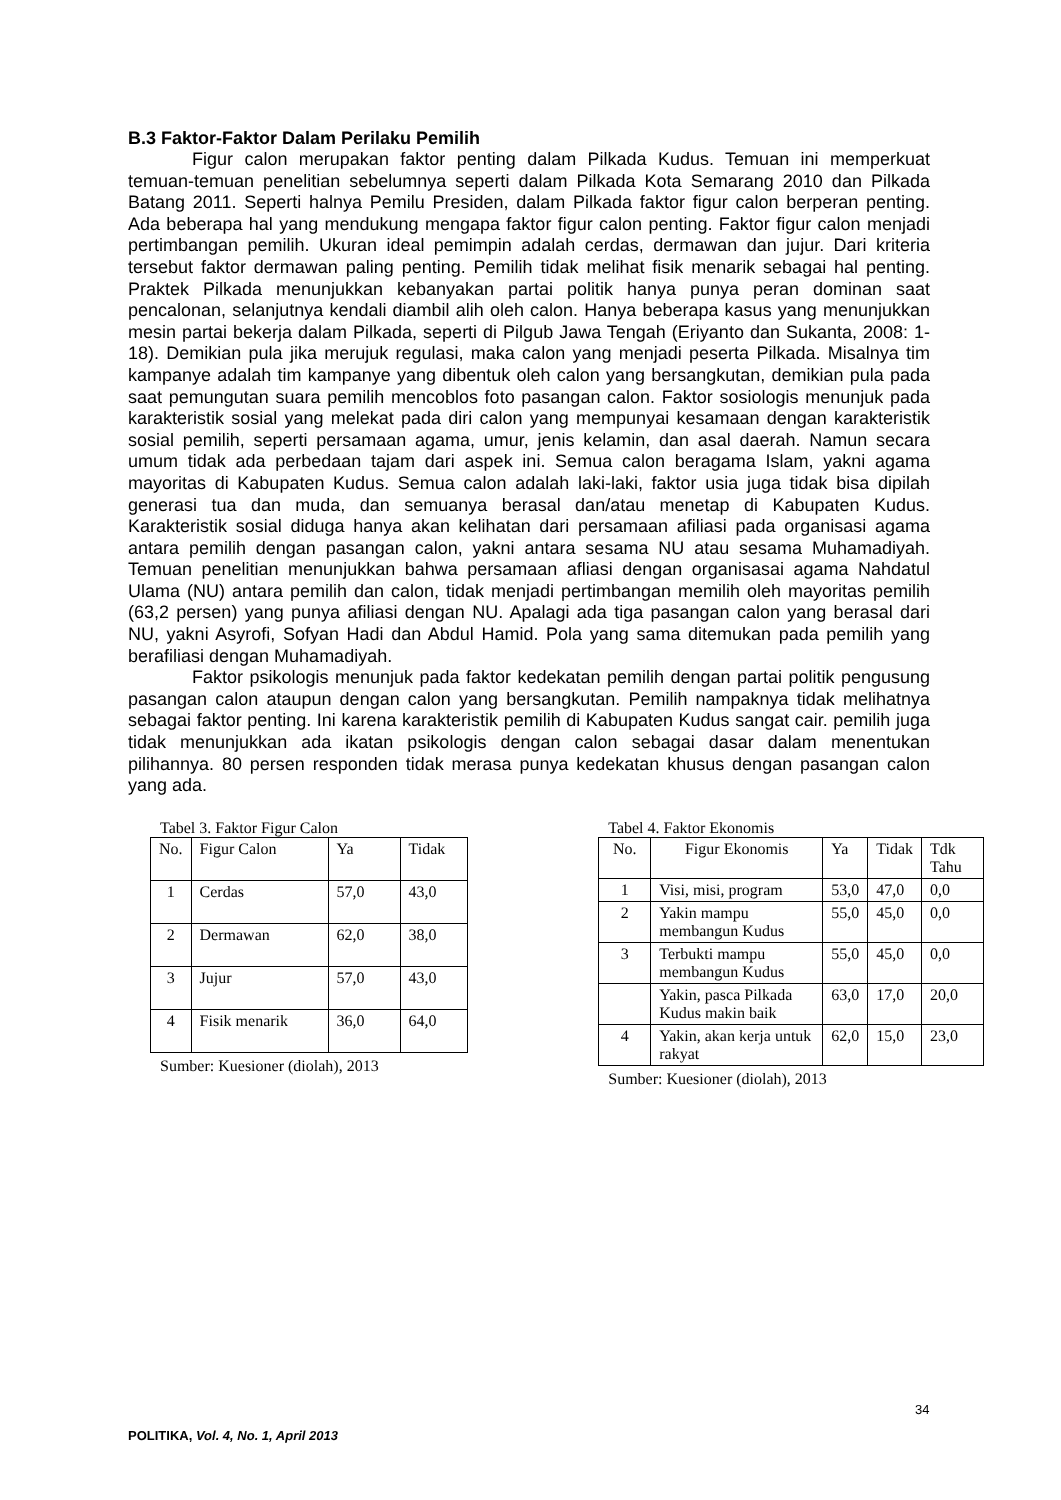B.3 Faktor-Faktor Dalam Perilaku Pemilih
Figur calon merupakan faktor penting dalam Pilkada Kudus. Temuan ini memperkuat temuan-temuan penelitian sebelumnya seperti dalam Pilkada Kota Semarang 2010 dan Pilkada Batang 2011. Seperti halnya Pemilu Presiden, dalam Pilkada faktor figur calon berperan penting. Ada beberapa hal yang mendukung mengapa faktor figur calon penting. Faktor figur calon menjadi pertimbangan pemilih. Ukuran ideal pemimpin adalah cerdas, dermawan dan jujur. Dari kriteria tersebut faktor dermawan paling penting. Pemilih tidak melihat fisik menarik sebagai hal penting. Praktek Pilkada menunjukkan kebanyakan partai politik hanya punya peran dominan saat pencalonan, selanjutnya kendali diambil alih oleh calon. Hanya beberapa kasus yang menunjukkan mesin partai bekerja dalam Pilkada, seperti di Pilgub Jawa Tengah (Eriyanto dan Sukanta, 2008: 1-18). Demikian pula jika merujuk regulasi, maka calon yang menjadi peserta Pilkada. Misalnya tim kampanye adalah tim kampanye yang dibentuk oleh calon yang bersangkutan, demikian pula pada saat pemungutan suara pemilih mencoblos foto pasangan calon. Faktor sosiologis menunjuk pada karakteristik sosial yang melekat pada diri calon yang mempunyai kesamaan dengan karakteristik sosial pemilih, seperti persamaan agama, umur, jenis kelamin, dan asal daerah. Namun secara umum tidak ada perbedaan tajam dari aspek ini. Semua calon beragama Islam, yakni agama mayoritas di Kabupaten Kudus. Semua calon adalah laki-laki, faktor usia juga tidak bisa dipilah generasi tua dan muda, dan semuanya berasal dan/atau menetap di Kabupaten Kudus. Karakteristik sosial diduga hanya akan kelihatan dari persamaan afiliasi pada organisasi agama antara pemilih dengan pasangan calon, yakni antara sesama NU atau sesama Muhamadiyah. Temuan penelitian menunjukkan bahwa persamaan afliasi dengan organisasai agama Nahdatul Ulama (NU) antara pemilih dan calon, tidak menjadi pertimbangan memilih oleh mayoritas pemilih (63,2 persen) yang punya afiliasi dengan NU. Apalagi ada tiga pasangan calon yang berasal dari NU, yakni Asyrofi, Sofyan Hadi dan Abdul Hamid. Pola yang sama ditemukan pada pemilih yang berafiliasi dengan Muhamadiyah.
Faktor psikologis menunjuk pada faktor kedekatan pemilih dengan partai politik pengusung pasangan calon ataupun dengan calon yang bersangkutan. Pemilih nampaknya tidak melihatnya sebagai faktor penting. Ini karena karakteristik pemilih di Kabupaten Kudus sangat cair. pemilih juga tidak menunjukkan ada ikatan psikologis dengan calon sebagai dasar dalam menentukan pilihannya. 80 persen responden tidak merasa punya kedekatan khusus dengan pasangan calon yang ada.
Tabel 3. Faktor Figur Calon
| No. | Figur Calon | Ya | Tidak |
| --- | --- | --- | --- |
| 1 | Cerdas | 57,0 | 43,0 |
| 2 | Dermawan | 62,0 | 38,0 |
| 3 | Jujur | 57,0 | 43,0 |
| 4 | Fisik menarik | 36,0 | 64,0 |
Sumber: Kuesioner (diolah), 2013
Tabel 4. Faktor Ekonomis
| No. | Figur Ekonomis | Ya | Tidak | Tdk Tahu |
| --- | --- | --- | --- | --- |
| 1 | Visi, misi, program | 53,0 | 47,0 | 0,0 |
| 2 | Yakin mampu membangun Kudus | 55,0 | 45,0 | 0,0 |
| 3 | Terbukti mampu membangun Kudus | 55,0 | 45,0 | 0,0 |
| | Yakin, pasca Pilkada Kudus makin baik | 63,0 | 17,0 | 20,0 |
| 4 | Yakin, akan kerja untuk rakyat | 62,0 | 15,0 | 23,0 |
Sumber: Kuesioner (diolah), 2013
34
POLITIKA, Vol. 4, No. 1, April 2013